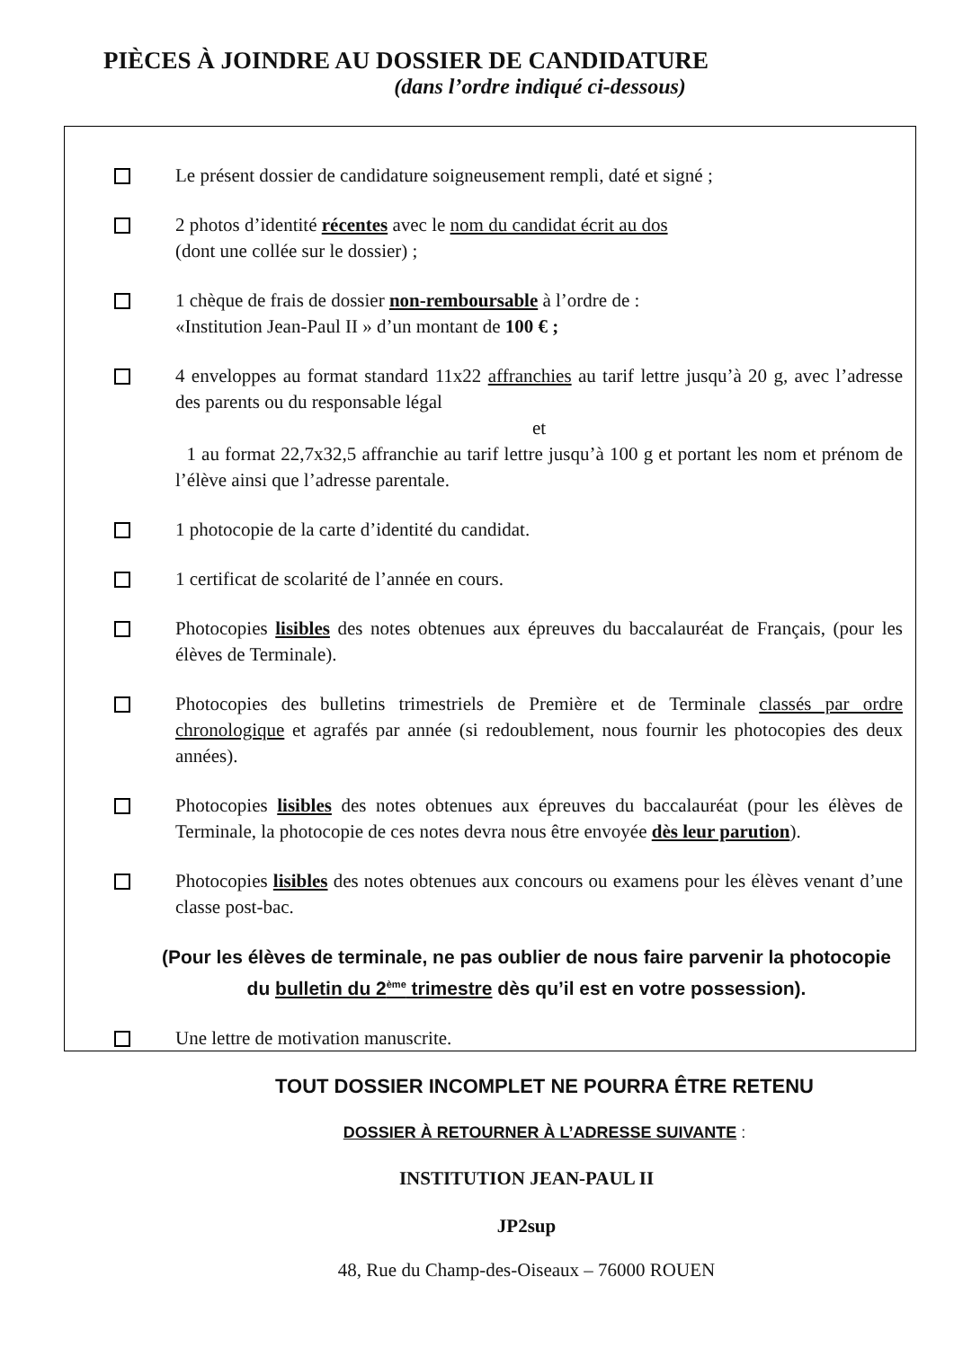PIÈCES À JOINDRE AU DOSSIER DE CANDIDATURE
(dans l’ordre indiqué ci-dessous)
Le présent dossier de candidature soigneusement rempli, daté et signé ;
2 photos d’identité récentes avec le nom du candidat écrit au dos
(dont une collée sur le dossier) ;
1 chèque de frais de dossier non-remboursable à l’ordre de :
«Institution Jean-Paul II » d’un montant de 100 € ;
4 enveloppes au format standard 11x22 affranchies au tarif lettre jusqu’à 20 g, avec l’adresse des parents ou du responsable légal
et
1 au format 22,7x32,5 affranchie au tarif lettre jusqu’à 100 g et portant les nom et prénom de l’élève ainsi que l’adresse parentale.
1 photocopie de la carte d’identité du candidat.
1 certificat de scolarité de l’année en cours.
Photocopies lisibles des notes obtenues aux épreuves du baccalauréat de Français, (pour les élèves de Terminale).
Photocopies des bulletins trimestriels de Première et de Terminale classés par ordre chronologique et agrafés par année (si redoublement, nous fournir les photocopies des deux années).
Photocopies lisibles des notes obtenues aux épreuves du baccalauréat (pour les élèves de Terminale, la photocopie de ces notes devra nous être envoyée dès leur parution).
Photocopies lisibles des notes obtenues aux concours ou examens pour les élèves venant d’une classe post-bac.
(Pour les élèves de terminale, ne pas oublier de nous faire parvenir la photocopie du bulletin du 2<sup>ème</sup> trimestre dès qu’il est en votre possession).
Une lettre de motivation manuscrite.
TOUT DOSSIER INCOMPLET NE POURRA ÊTRE RETENU
DOSSIER À RETOURNER À L’ADRESSE SUIVANTE :
INSTITUTION JEAN-PAUL II
JP2sup
48, Rue du Champ-des-Oiseaux – 76000 ROUEN